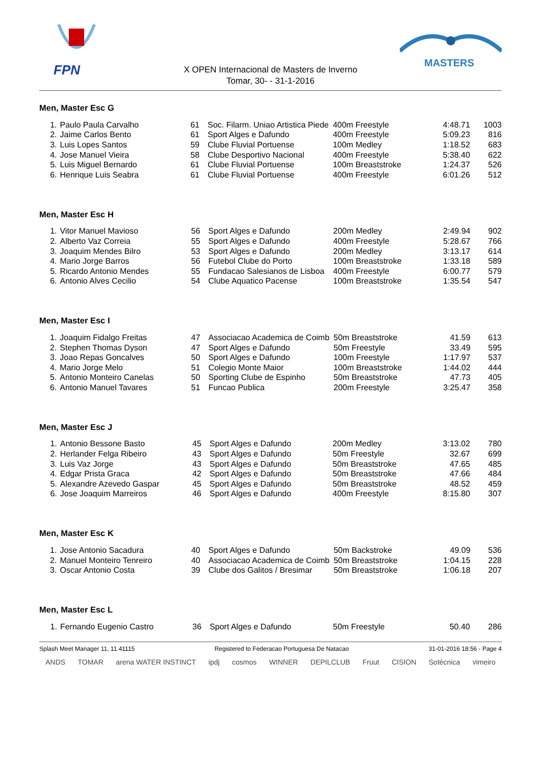FPN
MASTERS
X OPEN Internacional de Masters de Inverno
Tomar, 30- - 31-1-2016
Men, Master Esc G
| 1. | Paulo Paula Carvalho | 61 | Soc. Filarm. Uniao Artistica Piede | 400m Freestyle | 4:48.71 | 1003 |
| 2. | Jaime Carlos Bento | 61 | Sport Alges e Dafundo | 400m Freestyle | 5:09.23 | 816 |
| 3. | Luis Lopes Santos | 59 | Clube Fluvial Portuense | 100m Medley | 1:18.52 | 683 |
| 4. | Jose Manuel Vieira | 58 | Clube Desportivo Nacional | 400m Freestyle | 5:38.40 | 622 |
| 5. | Luis Miguel Bernardo | 61 | Clube Fluvial Portuense | 100m Breaststroke | 1:24.37 | 526 |
| 6. | Henrique Luis Seabra | 61 | Clube Fluvial Portuense | 400m Freestyle | 6:01.26 | 512 |
Men, Master Esc H
| 1. | Vitor Manuel Mavioso | 56 | Sport Alges e Dafundo | 200m Medley | 2:49.94 | 902 |
| 2. | Alberto Vaz Correia | 55 | Sport Alges e Dafundo | 400m Freestyle | 5:28.67 | 766 |
| 3. | Joaquim Mendes Bilro | 53 | Sport Alges e Dafundo | 200m Medley | 3:13.17 | 614 |
| 4. | Mario Jorge Barros | 56 | Futebol Clube do Porto | 100m Breaststroke | 1:33.18 | 589 |
| 5. | Ricardo Antonio Mendes | 55 | Fundacao Salesianos de Lisboa | 400m Freestyle | 6:00.77 | 579 |
| 6. | Antonio Alves Cecilio | 54 | Clube Aquatico Pacense | 100m Breaststroke | 1:35.54 | 547 |
Men, Master Esc I
| 1. | Joaquim Fidalgo Freitas | 47 | Associacao Academica de Coimb | 50m Breaststroke | 41.59 | 613 |
| 2. | Stephen Thomas Dyson | 47 | Sport Alges e Dafundo | 50m Freestyle | 33.49 | 595 |
| 3. | Joao Repas Goncalves | 50 | Sport Alges e Dafundo | 100m Freestyle | 1:17.97 | 537 |
| 4. | Mario Jorge Melo | 51 | Colegio Monte Maior | 100m Breaststroke | 1:44.02 | 444 |
| 5. | Antonio Monteiro Canelas | 50 | Sporting Clube de Espinho | 50m Breaststroke | 47.73 | 405 |
| 6. | Antonio Manuel Tavares | 51 | Funcao Publica | 200m Freestyle | 3:25.47 | 358 |
Men, Master Esc J
| 1. | Antonio Bessone Basto | 45 | Sport Alges e Dafundo | 200m Medley | 3:13.02 | 780 |
| 2. | Herlander Felga Ribeiro | 43 | Sport Alges e Dafundo | 50m Freestyle | 32.67 | 699 |
| 3. | Luis Vaz Jorge | 43 | Sport Alges e Dafundo | 50m Breaststroke | 47.65 | 485 |
| 4. | Edgar Prista Graca | 42 | Sport Alges e Dafundo | 50m Breaststroke | 47.66 | 484 |
| 5. | Alexandre Azevedo Gaspar | 45 | Sport Alges e Dafundo | 50m Breaststroke | 48.52 | 459 |
| 6. | Jose Joaquim Marreiros | 46 | Sport Alges e Dafundo | 400m Freestyle | 8:15.80 | 307 |
Men, Master Esc K
| 1. | Jose Antonio Sacadura | 40 | Sport Alges e Dafundo | 50m Backstroke | 49.09 | 536 |
| 2. | Manuel Monteiro Tenreiro | 40 | Associacao Academica de Coimb | 50m Breaststroke | 1:04.15 | 228 |
| 3. | Oscar Antonio Costa | 39 | Clube dos Galitos / Bresimar | 50m Breaststroke | 1:06.18 | 207 |
Men, Master Esc L
| 1. | Fernando Eugenio Castro | 36 | Sport Alges e Dafundo | 50m Freestyle | 50.40 | 286 |
Splash Meet Manager 11, 11.41115 Registered to Federacao Portuguesa De Natacao 31-01-2016 18:56 - Page 4
ANDS TOMAR arena WATER INSTINCT ipdj cosmos WINNER DEPILCLUB Fruut CISION Sotécnica vimeiro